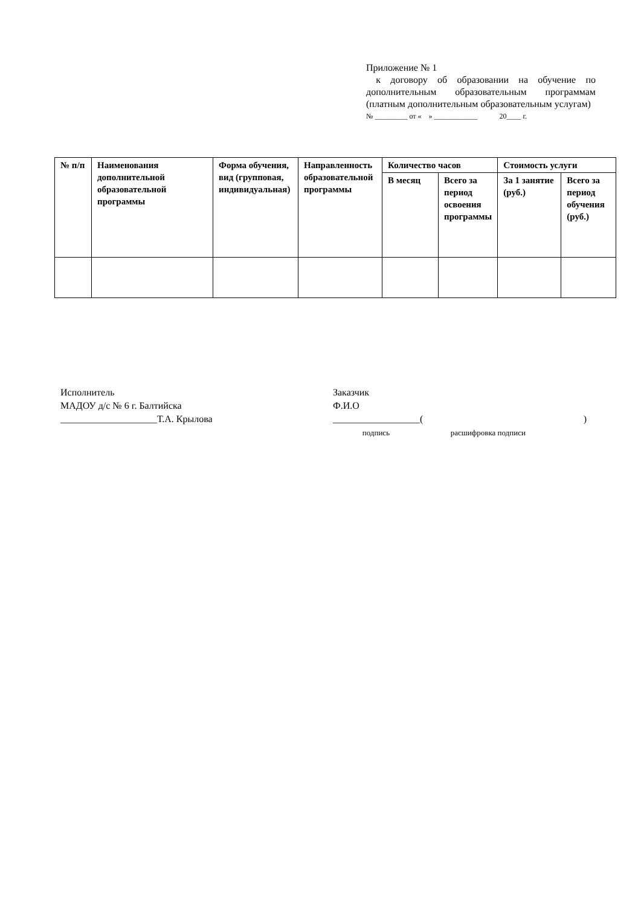Приложение № 1
к договору об образовании на обучение по дополнительным образовательным программам (платным дополнительным образовательным услугам)
№ _________ от « » ____________ 20____ г.
| № п/п | Наименования дополнительной образовательной программы | Форма обучения, вид (групповая, индивидуальная) | Направленность образовательной программы | Количество часов | | Стоимость услуги | |
| --- | --- | --- | --- | --- | --- | --- | --- |
| | | | | В месяц | Всего за период освоения программы | За 1 занятие (руб.) | Всего за период обучения (руб.) |
Исполнитель
МАДОУ д/с № 6 г. Балтийска
____________________Т.А. Крылова
Заказчик
Ф.И.О
__________________()
подпись расшифровка подписи